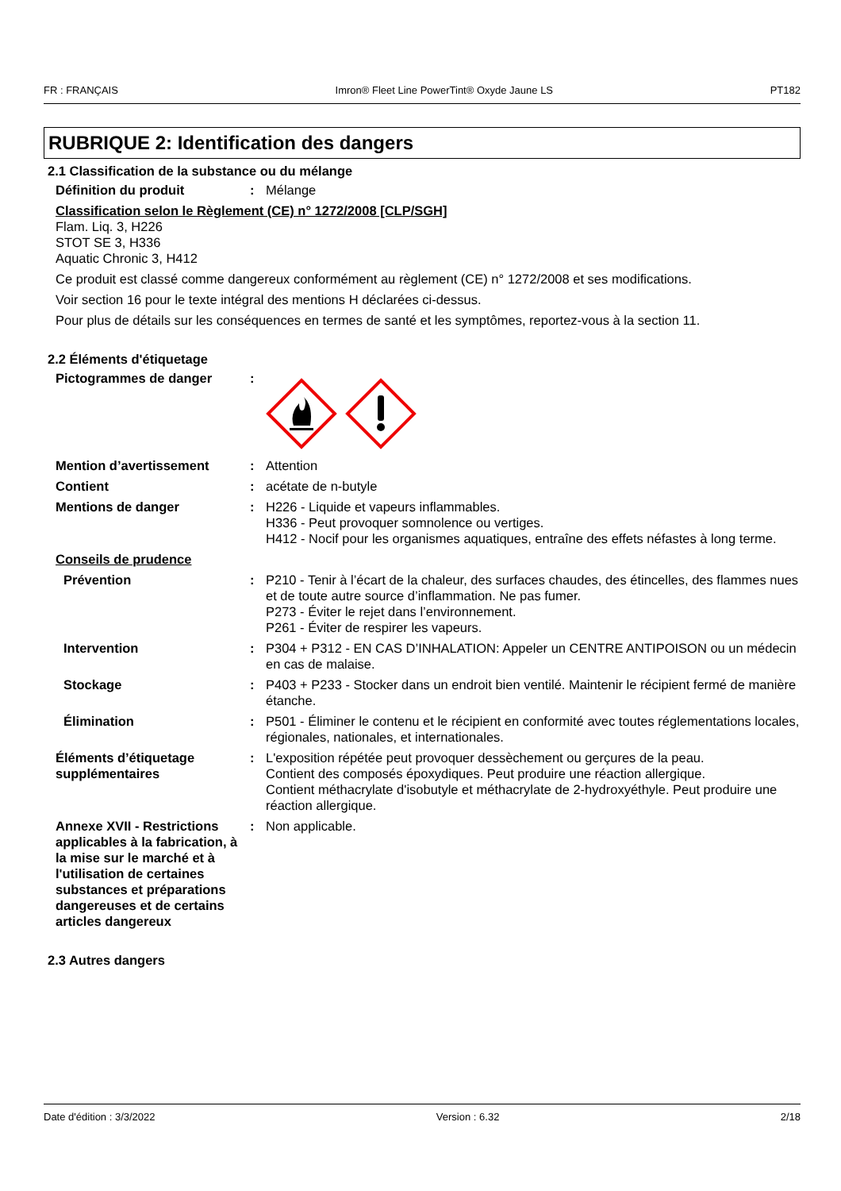FR : FRANÇAIS Imron® Fleet Line PowerTint® Oxyde Jaune LS PT182
RUBRIQUE 2: Identification des dangers
2.1 Classification de la substance ou du mélange
Définition du produit : Mélange
Classification selon le Règlement (CE) n° 1272/2008 [CLP/SGH]
Flam. Liq. 3, H226
STOT SE 3, H336
Aquatic Chronic 3, H412
Ce produit est classé comme dangereux conformément au règlement (CE) n° 1272/2008 et ses modifications.
Voir section 16 pour le texte intégral des mentions H déclarées ci-dessus.
Pour plus de détails sur les conséquences en termes de santé et les symptômes, reportez-vous à la section 11.
2.2 Éléments d'étiquetage
Pictogrammes de danger :
Mention d’avertissement : Attention
Contient : acétate de n-butyle
Mentions de danger : H226 - Liquide et vapeurs inflammables.
H336 - Peut provoquer somnolence ou vertiges.
H412 - Nocif pour les organismes aquatiques, entraîne des effets néfastes à long terme.
Conseils de prudence
Prévention : P210 - Tenir à l’écart de la chaleur, des surfaces chaudes, des étincelles, des flammes nues et de toute autre source d’inflammation. Ne pas fumer.
P273 - Éviter le rejet dans l’environnement.
P261 - Éviter de respirer les vapeurs.
Intervention : P304 + P312 - EN CAS D’INHALATION: Appeler un CENTRE ANTIPOISON ou un médecin en cas de malaise.
Stockage : P403 + P233 - Stocker dans un endroit bien ventilé. Maintenir le récipient fermé de manière étanche.
Élimination : P501 - Éliminer le contenu et le récipient en conformité avec toutes réglementations locales, régionales, nationales, et internationales.
Éléments d’étiquetage supplémentaires
: L'exposition répétée peut provoquer dessèchement ou gerçures de la peau.
Contient des composés époxydiques. Peut produire une réaction allergique.
Contient méthacrylate d'isobutyle et méthacrylate de 2-hydroxyéthyle. Peut produire une réaction allergique.
Annexe XVII - Restrictions applicables à la fabrication, à la mise sur le marché et à l'utilisation de certaines substances et préparations dangereuses et de certains articles dangereux
: Non applicable.
2.3 Autres dangers
Date d'édition : 3/3/2022 Version : 6.32 2/18